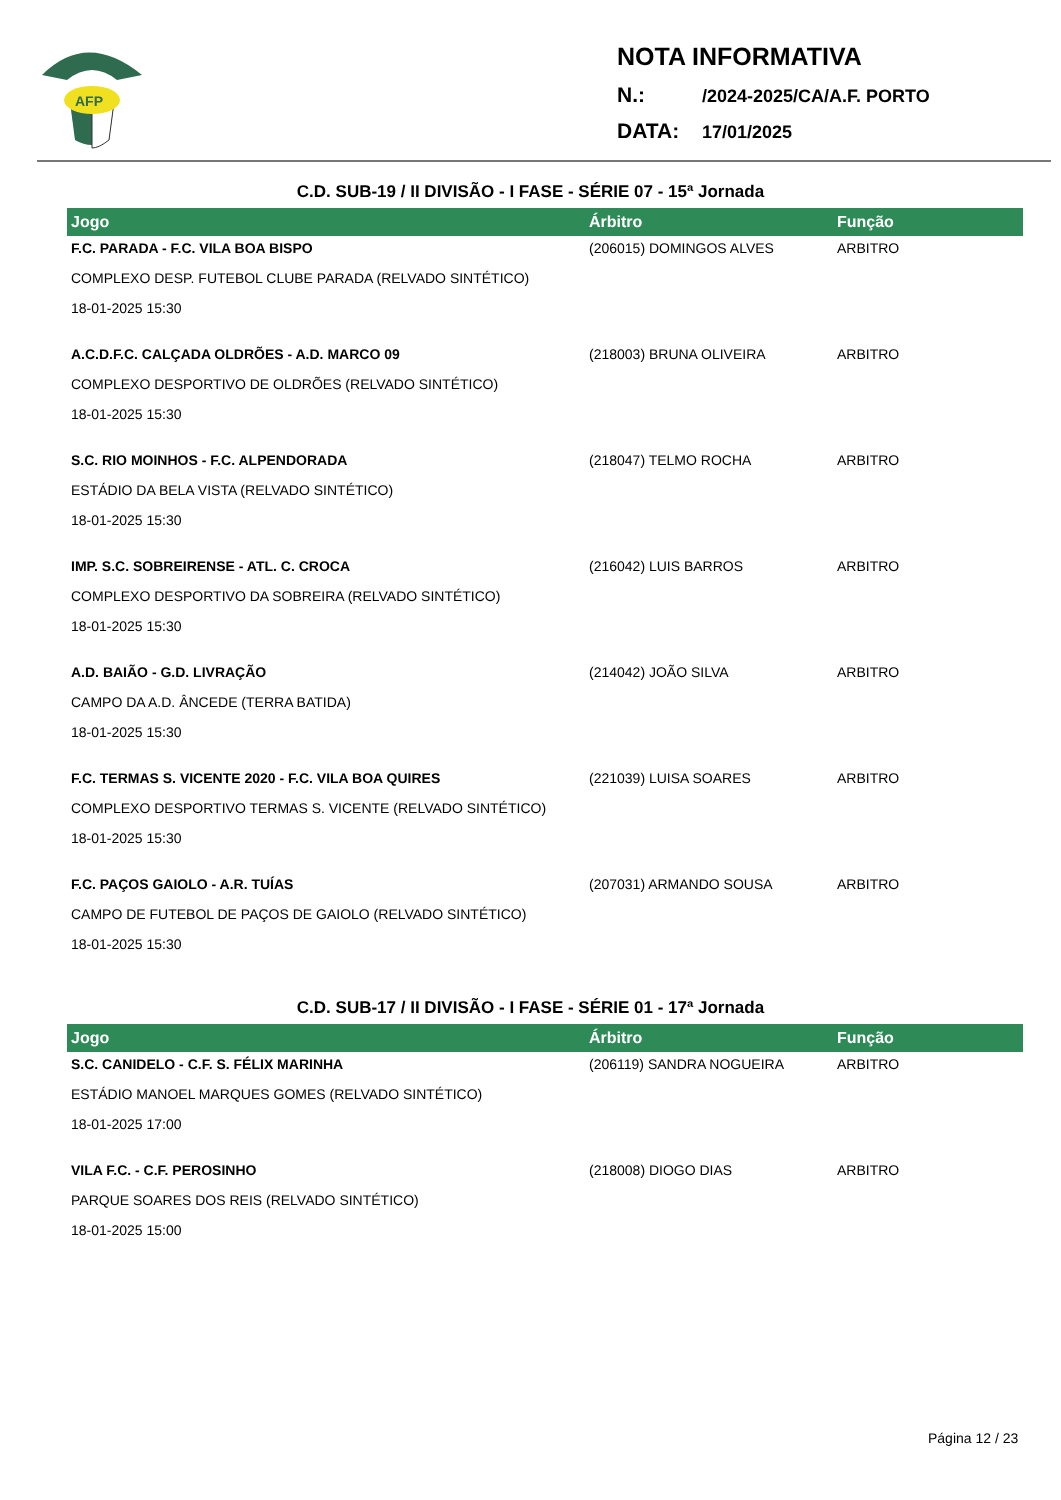AFP
NOTA INFORMATIVA
N.: /2024-2025/CA/A.F. PORTO
DATA: 17/01/2025
C.D. SUB-19 / II DIVISÃO - I FASE - SÉRIE 07 - 15ª Jornada
| Jogo | Árbitro | Função |
| --- | --- | --- |
| F.C. PARADA - F.C. VILA BOA BISPO COMPLEXO DESP. FUTEBOL CLUBE PARADA (RELVADO SINTÉTICO) 18-01-2025 15:30 | (206015) DOMINGOS ALVES | ARBITRO |
| A.C.D.F.C. CALÇADA OLDRÕES - A.D. MARCO 09 COMPLEXO DESPORTIVO DE OLDRÕES (RELVADO SINTÉTICO) 18-01-2025 15:30 | (218003) BRUNA OLIVEIRA | ARBITRO |
| S.C. RIO MOINHOS - F.C. ALPENDORADA ESTÁDIO DA BELA VISTA (RELVADO SINTÉTICO) 18-01-2025 15:30 | (218047) TELMO ROCHA | ARBITRO |
| IMP. S.C. SOBREIRENSE - ATL. C. CROCA COMPLEXO DESPORTIVO DA SOBREIRA (RELVADO SINTÉTICO) 18-01-2025 15:30 | (216042) LUIS BARROS | ARBITRO |
| A.D. BAIÃO - G.D. LIVRAÇÃO CAMPO DA A.D. ÂNCEDE (TERRA BATIDA) 18-01-2025 15:30 | (214042) JOÃO SILVA | ARBITRO |
| F.C. TERMAS S. VICENTE 2020 - F.C. VILA BOA QUIRES COMPLEXO DESPORTIVO TERMAS S. VICENTE (RELVADO SINTÉTICO) 18-01-2025 15:30 | (221039) LUISA SOARES | ARBITRO |
| F.C. PAÇOS GAIOLO - A.R. TUÍAS CAMPO DE FUTEBOL DE PAÇOS DE GAIOLO (RELVADO SINTÉTICO) 18-01-2025 15:30 | (207031) ARMANDO SOUSA | ARBITRO |
C.D. SUB-17 / II DIVISÃO - I FASE - SÉRIE 01 - 17ª Jornada
| Jogo | Árbitro | Função |
| --- | --- | --- |
| S.C. CANIDELO - C.F. S. FÉLIX MARINHA ESTÁDIO MANOEL MARQUES GOMES (RELVADO SINTÉTICO) 18-01-2025 17:00 | (206119) SANDRA NOGUEIRA | ARBITRO |
| VILA F.C. - C.F. PEROSINHO PARQUE SOARES DOS REIS (RELVADO SINTÉTICO) 18-01-2025 15:00 | (218008) DIOGO DIAS | ARBITRO |
Página 12 / 23